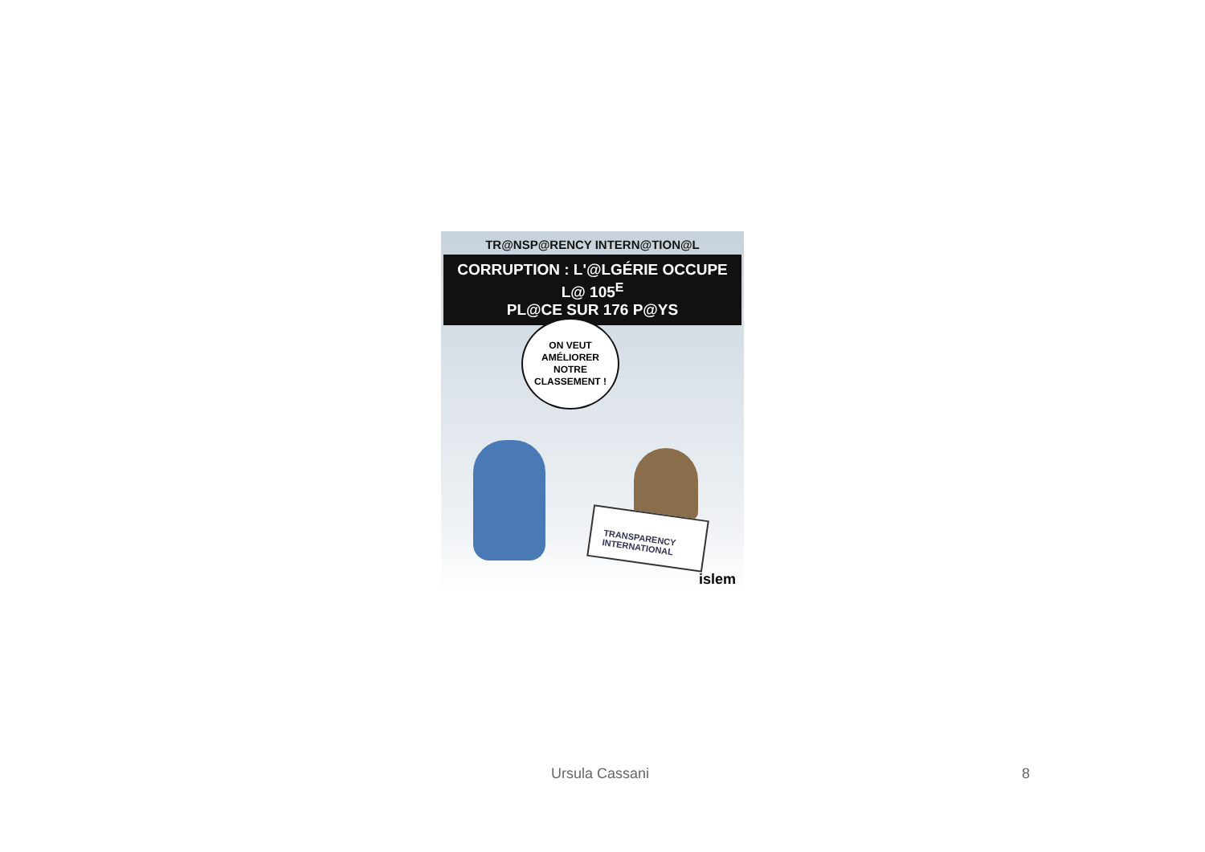TR@NSP@RENCY INTERN@TION@L
CORRUPTION : L'@LGÉRIE OCCUPE L@ 105<sup>E</sup>
PL@CE SUR 176 P@YS
ON VEUT
AMÉLIORER
NOTRE
CLASSEMENT !
TRANSPARENCY
INTERNATIONAL
islem
Ursula Cassani 8